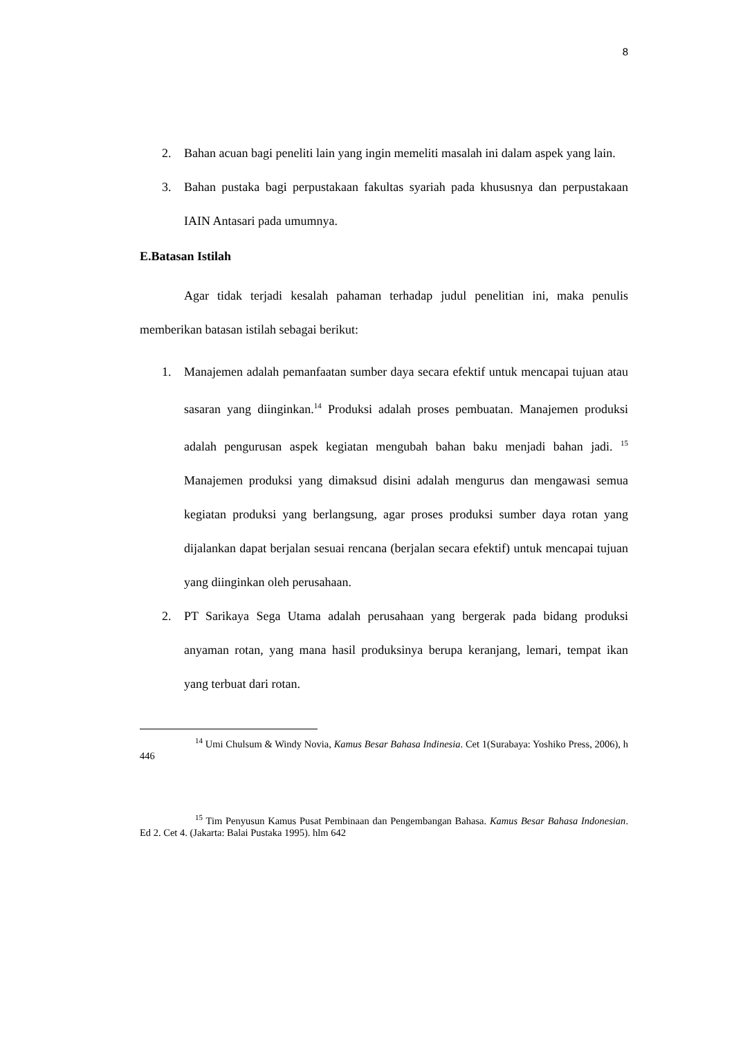8
2. Bahan acuan bagi peneliti lain yang ingin memeliti masalah ini dalam aspek yang lain.
3. Bahan pustaka bagi perpustakaan fakultas syariah pada khususnya dan perpustakaan IAIN Antasari pada umumnya.
E.Batasan Istilah
Agar tidak terjadi kesalah pahaman terhadap judul penelitian ini, maka penulis memberikan batasan istilah sebagai berikut:
1. Manajemen adalah pemanfaatan sumber daya secara efektif untuk mencapai tujuan atau sasaran yang diinginkan.<sup>14</sup> Produksi adalah proses pembuatan. Manajemen produksi adalah pengurusan aspek kegiatan mengubah bahan baku menjadi bahan jadi. <sup>15</sup> Manajemen produksi yang dimaksud disini adalah mengurus dan mengawasi semua kegiatan produksi yang berlangsung, agar proses produksi sumber daya rotan yang dijalankan dapat berjalan sesuai rencana (berjalan secara efektif) untuk mencapai tujuan yang diinginkan oleh perusahaan.
2. PT Sarikaya Sega Utama adalah perusahaan yang bergerak pada bidang produksi anyaman rotan, yang mana hasil produksinya berupa keranjang, lemari, tempat ikan yang terbuat dari rotan.
<sup>14</sup> Umi Chulsum & Windy Novia, Kamus Besar Bahasa Indinesia. Cet 1(Surabaya: Yoshiko Press, 2006), h 446
<sup>15</sup> Tim Penyusun Kamus Pusat Pembinaan dan Pengembangan Bahasa. Kamus Besar Bahasa Indonesian. Ed 2. Cet 4. (Jakarta: Balai Pustaka 1995). hlm 642